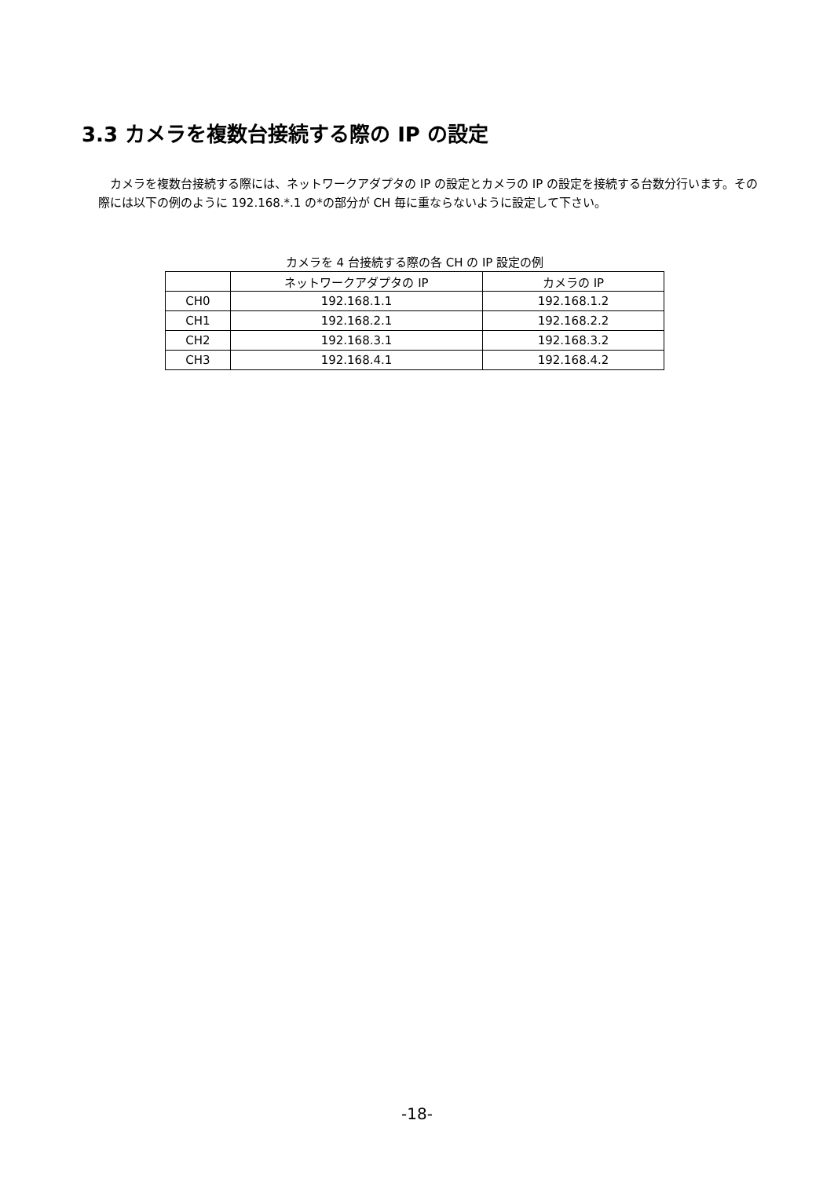3.3 カメラを複数台接続する際の IP の設定
　カメラを複数台接続する際には、ネットワークアダプタの IP の設定とカメラの IP の設定を接続する台数分行います。その際には以下の例のように 192.168.*.1 の*の部分が CH 毎に重ならないように設定して下さい。
カメラを 4 台接続する際の各 CH の IP 設定の例
| | ネットワークアダプタの IP | カメラの IP |
| --- | --- | --- |
| CH0 | 192.168.1.1 | 192.168.1.2 |
| CH1 | 192.168.2.1 | 192.168.2.2 |
| CH2 | 192.168.3.1 | 192.168.3.2 |
| CH3 | 192.168.4.1 | 192.168.4.2 |
-18-